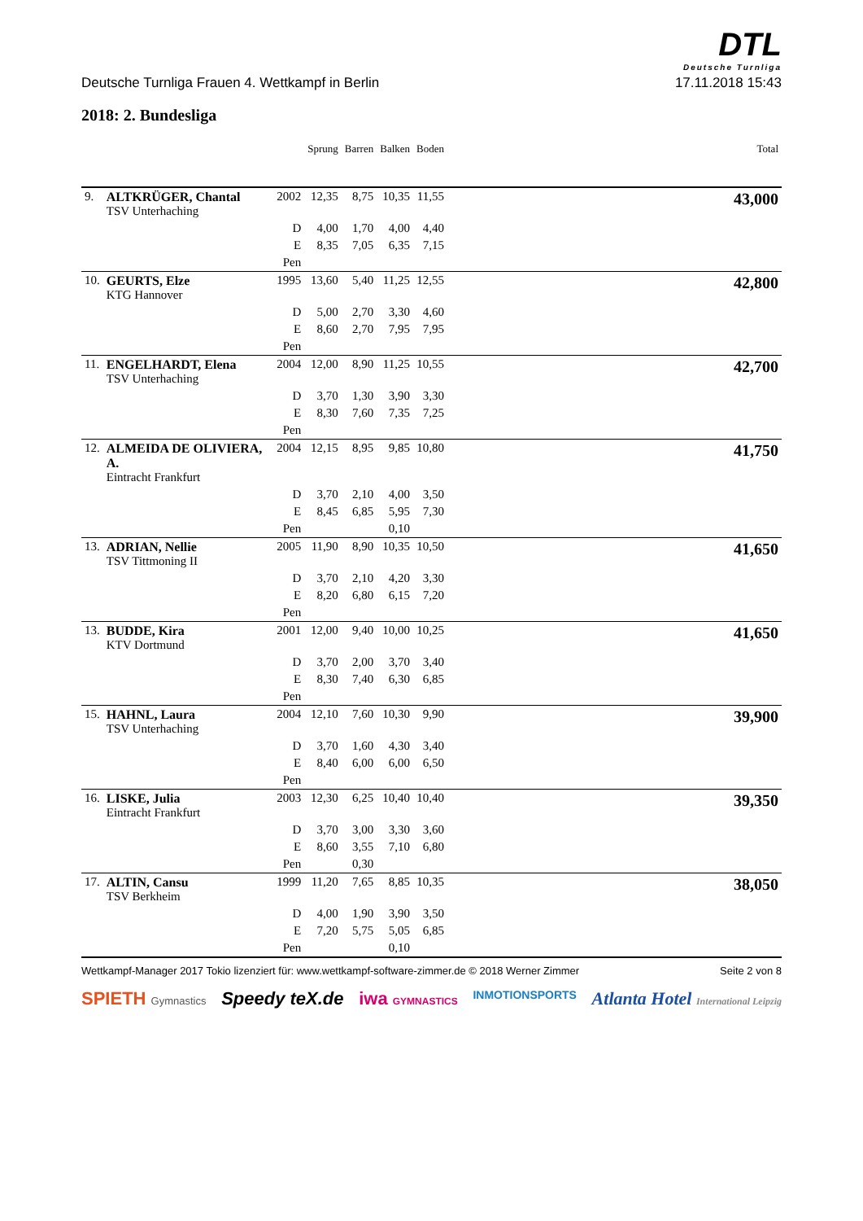DTL
Deutsche Turnliga
Deutsche Turnliga Frauen 4. Wettkampf in Berlin 17.11.2018 15:43
2018: 2. Bundesliga
| | | | Sprung | Barren | Balken | Boden | | Total |
| --- | --- | --- | --- | --- | --- | --- | --- | --- |
| 9. | ALTKRÜGER, Chantal TSV Unterhaching | 2002 | 12,35 | 8,75 | 10,35 | 11,55 | | 43,000 |
| | | D | 4,00 | 1,70 | 4,00 | 4,40 | | |
| | | E | 8,35 | 7,05 | 6,35 | 7,15 | | |
| | | Pen | | | | | | |
| 10. | GEURTS, Elze KTG Hannover | 1995 | 13,60 | 5,40 | 11,25 | 12,55 | | 42,800 |
| | | D | 5,00 | 2,70 | 3,30 | 4,60 | | |
| | | E | 8,60 | 2,70 | 7,95 | 7,95 | | |
| | | Pen | | | | | | |
| 11. | ENGELHARDT, Elena TSV Unterhaching | 2004 | 12,00 | 8,90 | 11,25 | 10,55 | | 42,700 |
| | | D | 3,70 | 1,30 | 3,90 | 3,30 | | |
| | | E | 8,30 | 7,60 | 7,35 | 7,25 | | |
| | | Pen | | | | | | |
| 12. | ALMEIDA DE OLIVIERA, A. Eintracht Frankfurt | 2004 | 12,15 | 8,95 | 9,85 | 10,80 | | 41,750 |
| | | D | 3,70 | 2,10 | 4,00 | 3,50 | | |
| | | E | 8,45 | 6,85 | 5,95 | 7,30 | | |
| | | Pen | | | 0,10 | | | |
| 13. | ADRIAN, Nellie TSV Tittmoning II | 2005 | 11,90 | 8,90 | 10,35 | 10,50 | | 41,650 |
| | | D | 3,70 | 2,10 | 4,20 | 3,30 | | |
| | | E | 8,20 | 6,80 | 6,15 | 7,20 | | |
| | | Pen | | | | | | |
| 13. | BUDDE, Kira KTV Dortmund | 2001 | 12,00 | 9,40 | 10,00 | 10,25 | | 41,650 |
| | | D | 3,70 | 2,00 | 3,70 | 3,40 | | |
| | | E | 8,30 | 7,40 | 6,30 | 6,85 | | |
| | | Pen | | | | | | |
| 15. | HAHNL, Laura TSV Unterhaching | 2004 | 12,10 | 7,60 | 10,30 | 9,90 | | 39,900 |
| | | D | 3,70 | 1,60 | 4,30 | 3,40 | | |
| | | E | 8,40 | 6,00 | 6,00 | 6,50 | | |
| | | Pen | | | | | | |
| 16. | LISKE, Julia Eintracht Frankfurt | 2003 | 12,30 | 6,25 | 10,40 | 10,40 | | 39,350 |
| | | D | 3,70 | 3,00 | 3,30 | 3,60 | | |
| | | E | 8,60 | 3,55 | 7,10 | 6,80 | | |
| | | Pen | | 0,30 | | | | |
| 17. | ALTIN, Cansu TSV Berkheim | 1999 | 11,20 | 7,65 | 8,85 | 10,35 | | 38,050 |
| | | D | 4,00 | 1,90 | 3,90 | 3,50 | | |
| | | E | 7,20 | 5,75 | 5,05 | 6,85 | | |
| | | Pen | | | 0,10 | | | |
Wettkampf-Manager 2017 Tokio lizenziert für: www.wettkampf-software-zimmer.de © 2018 Werner Zimmer Seite 2 von 8
SPIETH Gymnastics Speedy teX.de iwa GYMNASTICS INMOTIONSPORTS Atlanta Hotel International Leipzig